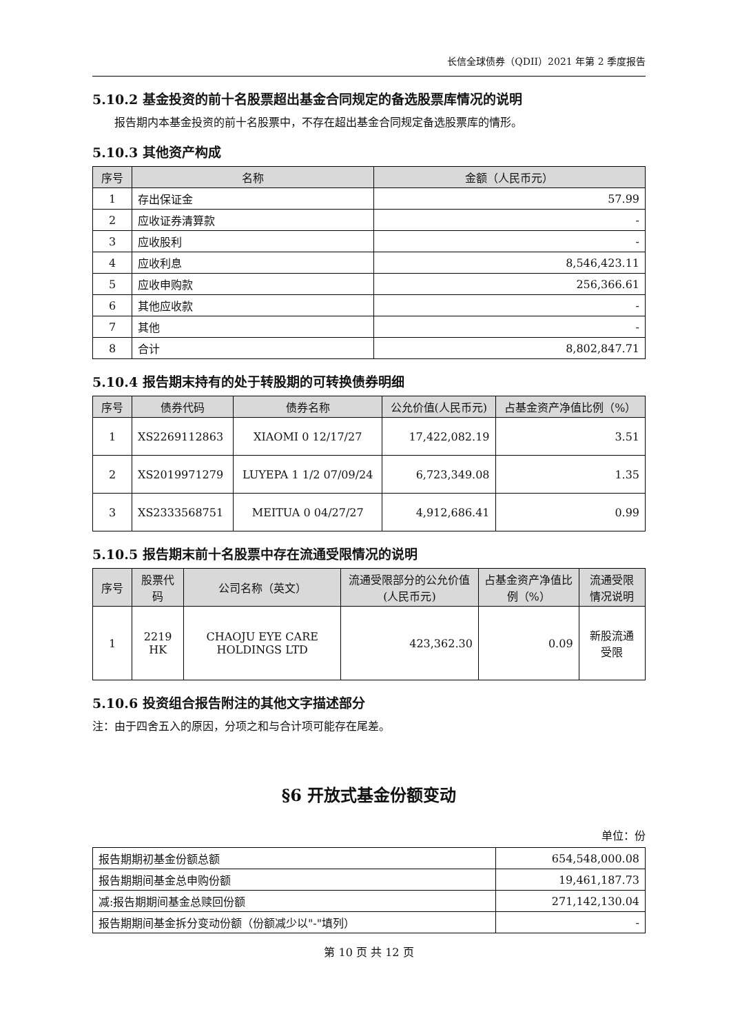长信全球债券（QDII）2021 年第 2 季度报告
5.10.2 基金投资的前十名股票超出基金合同规定的备选股票库情况的说明
报告期内本基金投资的前十名股票中，不存在超出基金合同规定备选股票库的情形。
5.10.3 其他资产构成
| 序号 | 名称 | 金额（人民币元） |
| --- | --- | --- |
| 1 | 存出保证金 | 57.99 |
| 2 | 应收证券清算款 | - |
| 3 | 应收股利 | - |
| 4 | 应收利息 | 8,546,423.11 |
| 5 | 应收申购款 | 256,366.61 |
| 6 | 其他应收款 | - |
| 7 | 其他 | - |
| 8 | 合计 | 8,802,847.71 |
5.10.4 报告期末持有的处于转股期的可转换债券明细
| 序号 | 债券代码 | 债券名称 | 公允价值(人民币元) | 占基金资产净值比例（%） |
| --- | --- | --- | --- | --- |
| 1 | XS2269112863 | XIAOMI 0 12/17/27 | 17,422,082.19 | 3.51 |
| 2 | XS2019971279 | LUYEPA 1 1/2 07/09/24 | 6,723,349.08 | 1.35 |
| 3 | XS2333568751 | MEITUA 0 04/27/27 | 4,912,686.41 | 0.99 |
5.10.5 报告期末前十名股票中存在流通受限情况的说明
| 序号 | 股票代码 | 公司名称（英文） | 流通受限部分的公允价值(人民币元) | 占基金资产净值比例（%） | 流通受限情况说明 |
| --- | --- | --- | --- | --- | --- |
| 1 | 2219 HK | CHAOJU EYE CARE HOLDINGS LTD | 423,362.30 | 0.09 | 新股流通受限 |
5.10.6 投资组合报告附注的其他文字描述部分
注：由于四舍五入的原因，分项之和与合计项可能存在尾差。
§6 开放式基金份额变动
单位：份
| 报告期期初基金份额总额 | 654,548,000.08 |
| 报告期期间基金总申购份额 | 19,461,187.73 |
| 减:报告期期间基金总赎回份额 | 271,142,130.04 |
| 报告期期间基金拆分变动份额（份额减少以"-"填列） | - |
第 10 页 共 12 页